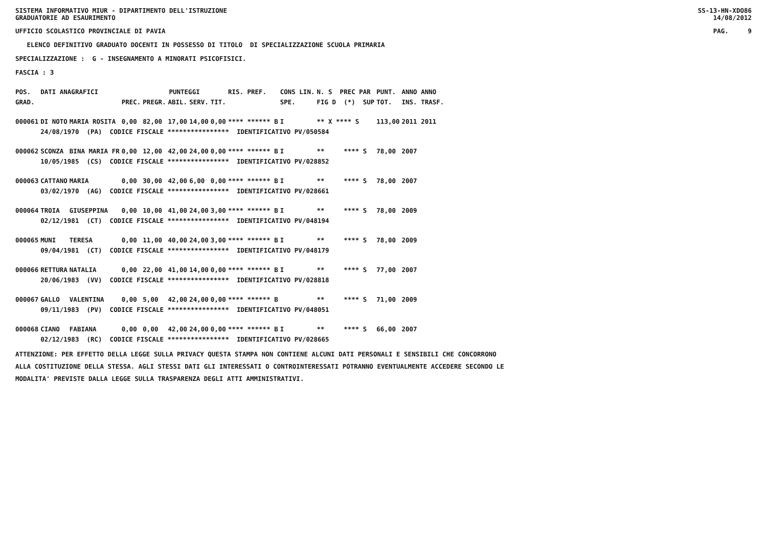SISTEMA INFORMATIVO MIUR - DIPARTIMENTO DELL'ISTRUZIONE SS-13-HN-XDO86
GRADUATORIE AD ESAURIMENTO 14/08/2012
UFFICIO SCOLASTICO PROVINCIALE DI PAVIA PAG. 9
ELENCO DEFINITIVO GRADUATO DOCENTI IN POSSESSO DI TITOLO DI SPECIALIZZAZIONE SCUOLA PRIMARIA
SPECIALIZZAZIONE : G - INSEGNAMENTO A MINORATI PSICOFISICI.
FASCIA : 3
| POS. | DATI ANAGRAFICI | | | PUNTEGGI | | | | RIS. PREF. | CONS LIN. | N. S PREC PAR | PUNT. | ANNO ANNO |
| --- | --- | --- | --- | --- | --- | --- | --- | --- | --- | --- | --- | --- |
| GRAD. | | | PREC. | PREGR. | ABIL. | SERV. | TIT. | | SPE. | FIG D (*) SUP | TOT. | INS. TRASF. |
| 000061 | DI NOTO | MARIA ROSITA | 0,00 | 82,00 | 17,00 | 14,00 | 0,00 | **** ****** B | I | ** X **** S | 113,00 | 2011 2011 |
| | 24/08/1970 (PA) CODICE FISCALE **************** IDENTIFICATIVO PV/050584 | | | | | | | | | | | |
| 000062 | SCONZA | BINA MARIA FR | 0,00 | 12,00 | 42,00 | 24,00 | 0,00 | **** ****** B | I | ** **** S | 78,00 | 2007 |
| | 10/05/1985 (CS) CODICE FISCALE **************** IDENTIFICATIVO PV/028852 | | | | | | | | | | | |
| 000063 | CATTANO | MARIA | 0,00 | 30,00 | 42,00 | 6,00 | 0,00 | **** ****** B | I | ** **** S | 78,00 | 2007 |
| | 03/02/1970 (AG) CODICE FISCALE **************** IDENTIFICATIVO PV/028661 | | | | | | | | | | | |
| 000064 | TROIA | GIUSEPPINA | 0,00 | 10,00 | 41,00 | 24,00 | 3,00 | **** ****** B | I | ** **** S | 78,00 | 2009 |
| | 02/12/1981 (CT) CODICE FISCALE **************** IDENTIFICATIVO PV/048194 | | | | | | | | | | | |
| 000065 | MUNI | TERESA | 0,00 | 11,00 | 40,00 | 24,00 | 3,00 | **** ****** B | I | ** **** S | 78,00 | 2009 |
| | 09/04/1981 (CT) CODICE FISCALE **************** IDENTIFICATIVO PV/048179 | | | | | | | | | | | |
| 000066 | RETTURA | NATALIA | 0,00 | 22,00 | 41,00 | 14,00 | 0,00 | **** ****** B | I | ** **** S | 77,00 | 2007 |
| | 20/06/1983 (VV) CODICE FISCALE **************** IDENTIFICATIVO PV/028818 | | | | | | | | | | | |
| 000067 | GALLO | VALENTINA | 0,00 | 5,00 | 42,00 | 24,00 | 0,00 | **** ****** B | | ** **** S | 71,00 | 2009 |
| | 09/11/1983 (PV) CODICE FISCALE **************** IDENTIFICATIVO PV/048051 | | | | | | | | | | | |
| 000068 | CIANO | FABIANA | 0,00 | 0,00 | 42,00 | 24,00 | 0,00 | **** ****** B | I | ** **** S | 66,00 | 2007 |
| | 02/12/1983 (RC) CODICE FISCALE **************** IDENTIFICATIVO PV/028665 | | | | | | | | | | | |
ATTENZIONE: PER EFFETTO DELLA LEGGE SULLA PRIVACY QUESTA STAMPA NON CONTIENE ALCUNI DATI PERSONALI E SENSIBILI CHE CONCORRONO
ALLA COSTITUZIONE DELLA STESSA. AGLI STESSI DATI GLI INTERESSATI O CONTROINTERESSATI POTRANNO EVENTUALMENTE ACCEDERE SECONDO LE
MODALITA' PREVISTE DALLA LEGGE SULLA TRASPARENZA DEGLI ATTI AMMINISTRATIVI.